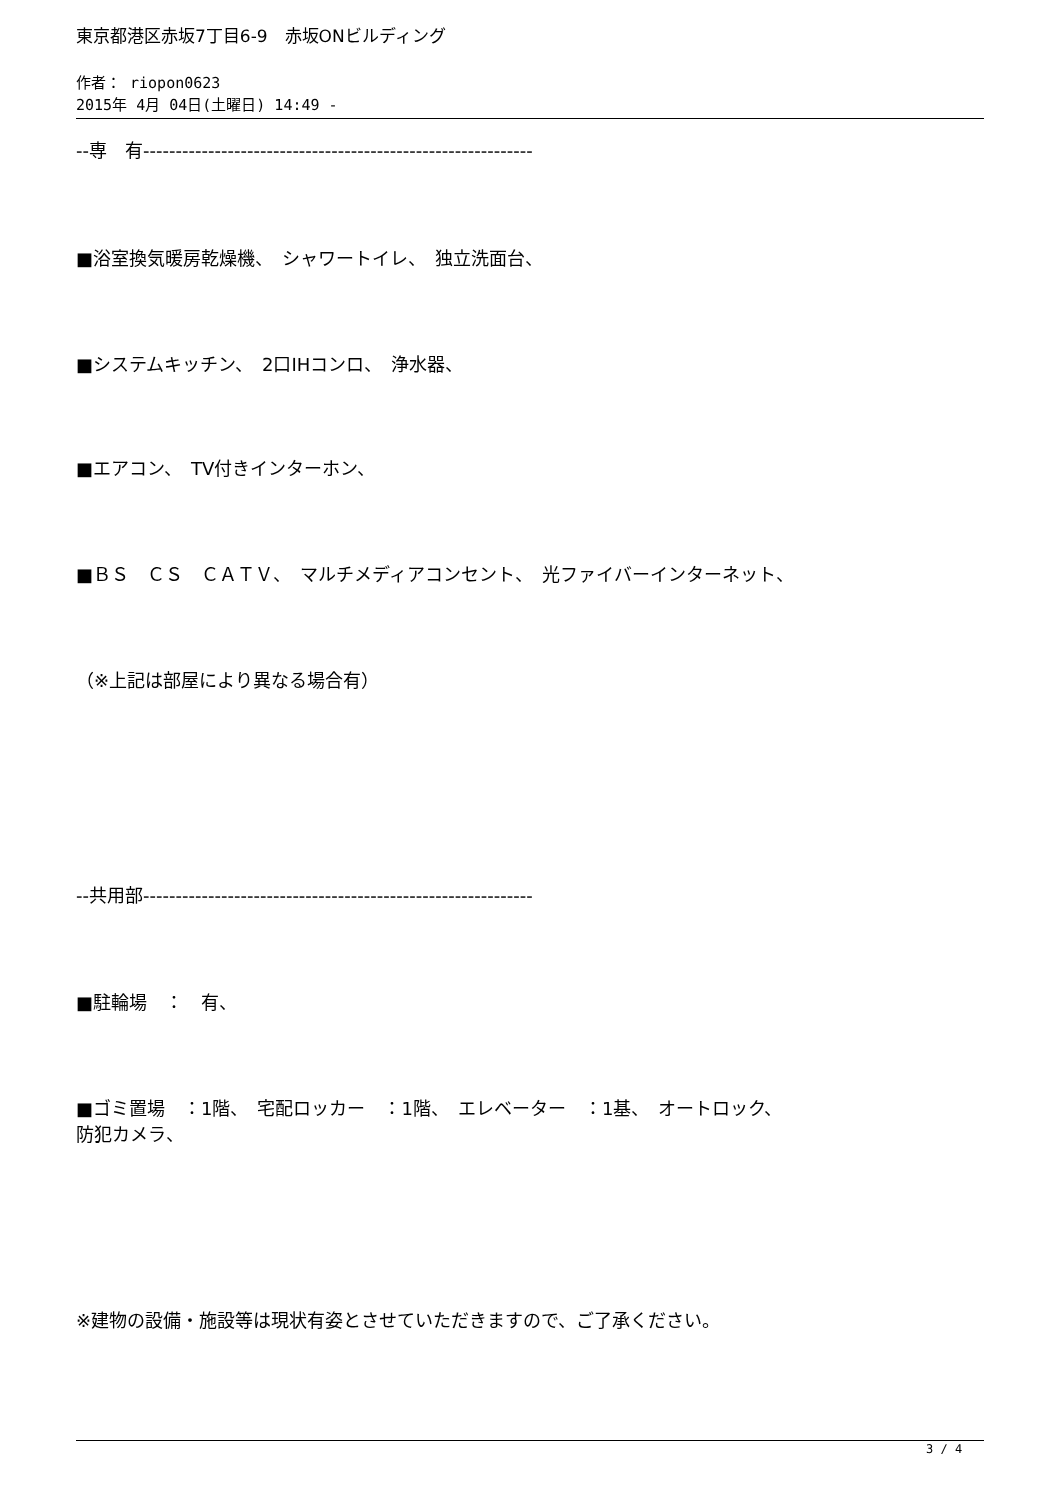東京都港区赤坂7丁目6-9　赤坂ONビルディング
作者： riopon0623
2015年 4月 04日(土曜日) 14:49 -
--専　有------------------------------------------------------------
■浴室換気暖房乾燥機、　シャワートイレ、　独立洗面台、
■システムキッチン、　2口IHコンロ、　浄水器、
■エアコン、　TV付きインターホン、
■ＢＳ　ＣＳ　ＣＡＴＶ、　マルチメディアコンセント、　光ファイバーインターネット、
（※上記は部屋により異なる場合有）
--共用部------------------------------------------------------------
■駐輪場　：　有、
■ゴミ置場　：1階、　宅配ロッカー　：1階、　エレベーター　：1基、　オートロック、
防犯カメラ、
※建物の設備・施設等は現状有姿とさせていただきますので、ご了承ください。
3 / 4